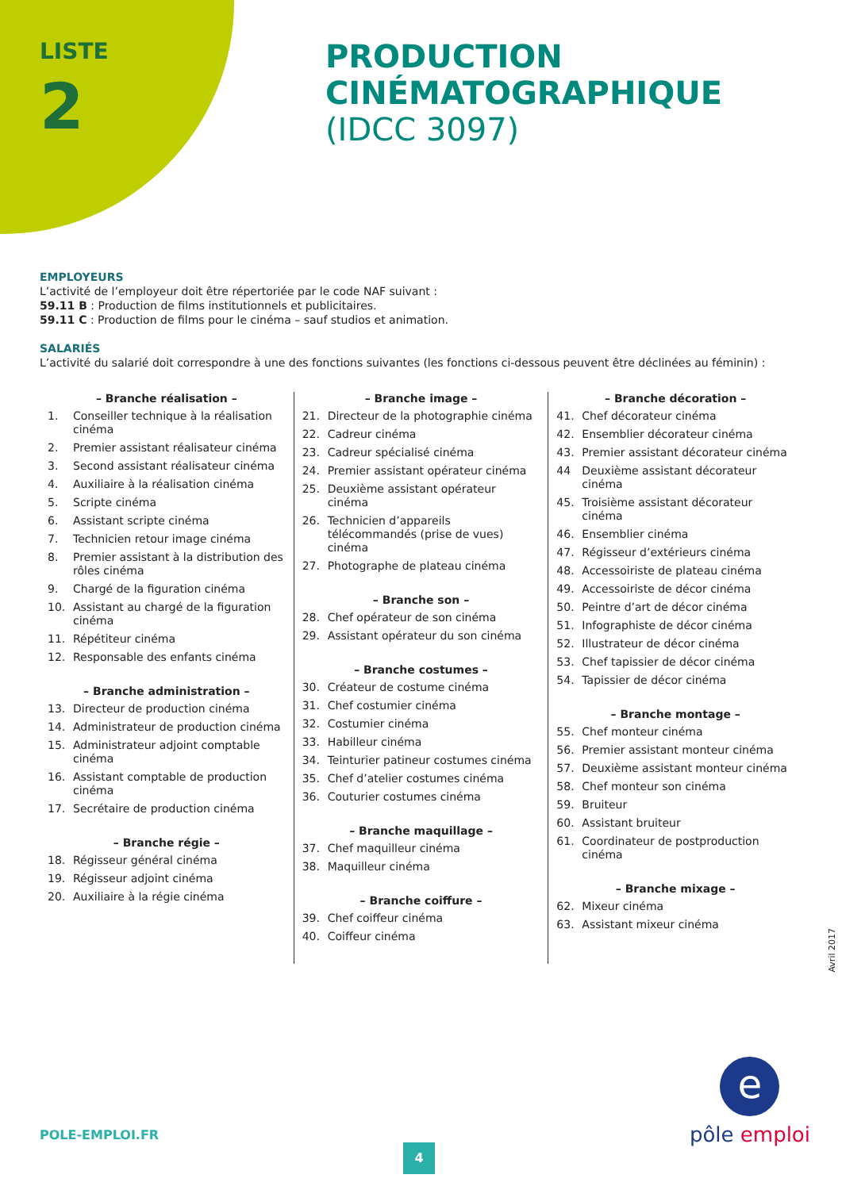LISTE
2
PRODUCTION
CINÉMATOGRAPHIQUE
(IDCC 3097)
EMPLOYEURS
L’activité de l’employeur doit être répertoriée par le code NAF suivant :
59.11 B : Production de films institutionnels et publicitaires.
59.11 C : Production de films pour le cinéma – sauf studios et animation.
SALARIÉS
L’activité du salarié doit correspondre à une des fonctions suivantes (les fonctions ci-dessous peuvent être déclinées au féminin) :
– Branche réalisation –
1. Conseiller technique à la réalisation cinéma
2. Premier assistant réalisateur cinéma
3. Second assistant réalisateur cinéma
4. Auxiliaire à la réalisation cinéma
5. Scripte cinéma
6. Assistant scripte cinéma
7. Technicien retour image cinéma
8. Premier assistant à la distribution des rôles cinéma
9. Chargé de la figuration cinéma
10. Assistant au chargé de la figuration cinéma
11. Répétiteur cinéma
12. Responsable des enfants cinéma
– Branche administration –
13. Directeur de production cinéma
14. Administrateur de production cinéma
15. Administrateur adjoint comptable cinéma
16. Assistant comptable de production cinéma
17. Secrétaire de production cinéma
– Branche régie –
18. Régisseur général cinéma
19. Régisseur adjoint cinéma
20. Auxiliaire à la régie cinéma
– Branche image –
21. Directeur de la photographie cinéma
22. Cadreur cinéma
23. Cadreur spécialisé cinéma
24. Premier assistant opérateur cinéma
25. Deuxième assistant opérateur cinéma
26. Technicien d’appareils télécommandés (prise de vues) cinéma
27. Photographe de plateau cinéma
– Branche son –
28. Chef opérateur de son cinéma
29. Assistant opérateur du son cinéma
– Branche costumes –
30. Créateur de costume cinéma
31. Chef costumier cinéma
32. Costumier cinéma
33. Habilleur cinéma
34. Teinturier patineur costumes cinéma
35. Chef d’atelier costumes cinéma
36. Couturier costumes cinéma
– Branche maquillage –
37. Chef maquilleur cinéma
38. Maquilleur cinéma
– Branche coiffure –
39. Chef coiffeur cinéma
40. Coiffeur cinéma
– Branche décoration –
41. Chef décorateur cinéma
42. Ensemblier décorateur cinéma
43. Premier assistant décorateur cinéma
44 Deuxième assistant décorateur cinéma
45. Troisième assistant décorateur cinéma
46. Ensemblier cinéma
47. Régisseur d’extérieurs cinéma
48. Accessoiriste de plateau cinéma
49. Accessoiriste de décor cinéma
50. Peintre d’art de décor cinéma
51. Infographiste de décor cinéma
52. Illustrateur de décor cinéma
53. Chef tapissier de décor cinéma
54. Tapissier de décor cinéma
– Branche montage –
55. Chef monteur cinéma
56. Premier assistant monteur cinéma
57. Deuxième assistant monteur cinéma
58. Chef monteur son cinéma
59. Bruiteur
60. Assistant bruiteur
61. Coordinateur de postproduction cinéma
– Branche mixage –
62. Mixeur cinéma
63. Assistant mixeur cinéma
Avril 2017
POLE-EMPLOI.FR
4
e
pôle emploi